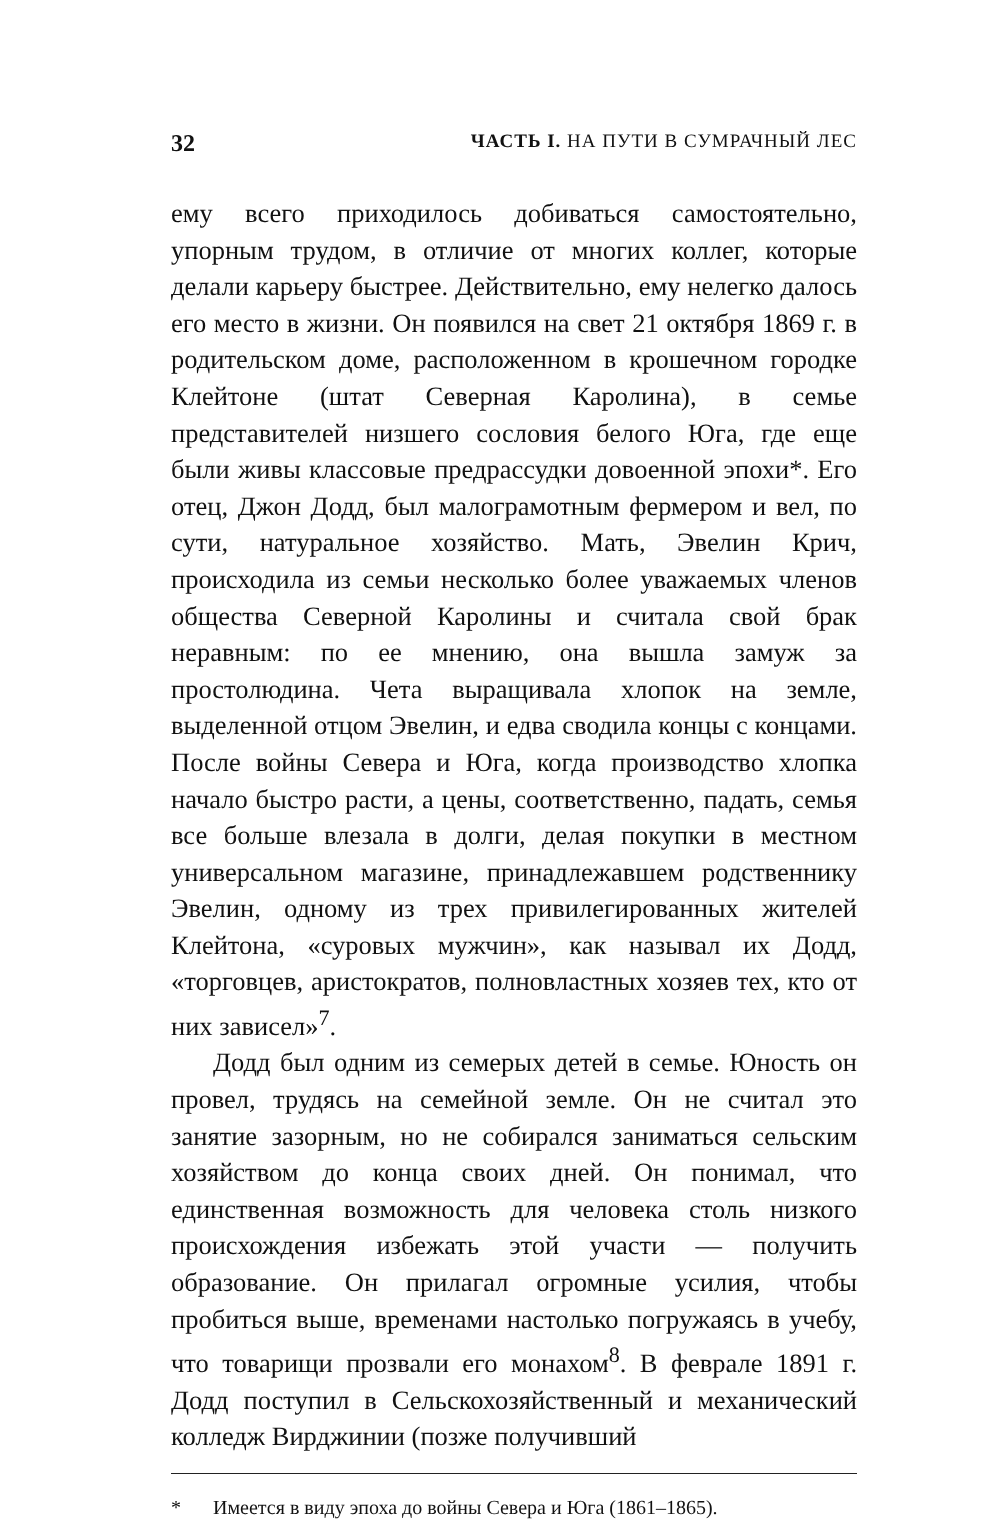32 ЧАСТЬ I. НА ПУТИ В СУМРАЧНЫЙ ЛЕС
ему всего приходилось добиваться самостоятельно, упорным трудом, в отличие от многих коллег, которые делали карьеру быстрее. Действительно, ему нелегко далось его место в жизни. Он появился на свет 21 октября 1869 г. в родительском доме, расположенном в крошечном городке Клейтоне (штат Северная Каролина), в семье представителей низшего сословия белого Юга, где еще были живы классовые предрассудки довоенной эпохи*. Его отец, Джон Додд, был малограмотным фермером и вел, по сути, натуральное хозяйство. Мать, Эвелин Крич, происходила из семьи несколько более уважаемых членов общества Северной Каролины и считала свой брак неравным: по ее мнению, она вышла замуж за простолюдина. Чета выращивала хлопок на земле, выделенной отцом Эвелин, и едва сводила концы с концами. После войны Севера и Юга, когда производство хлопка начало быстро расти, а цены, соответственно, падать, семья все больше влезала в долги, делая покупки в местном универсальном магазине, принадлежавшем родственнику Эвелин, одному из трех привилегированных жителей Клейтона, «суровых мужчин», как называл их Додд, «торговцев, аристократов, полновластных хозяев тех, кто от них зависел»<sup>7</sup>.
Додд был одним из семерых детей в семье. Юность он провел, трудясь на семейной земле. Он не считал это занятие зазорным, но не собирался заниматься сельским хозяйством до конца своих дней. Он понимал, что единственная возможность для человека столь низкого происхождения избежать этой участи — получить образование. Он прилагал огромные усилия, чтобы пробиться выше, временами настолько погружаясь в учебу, что товарищи прозвали его монахом<sup>8</sup>. В феврале 1891 г. Додд поступил в Сельскохозяйственный и механический колледж Вирджинии (позже получивший
* Имеется в виду эпоха до войны Севера и Юга (1861–1865).